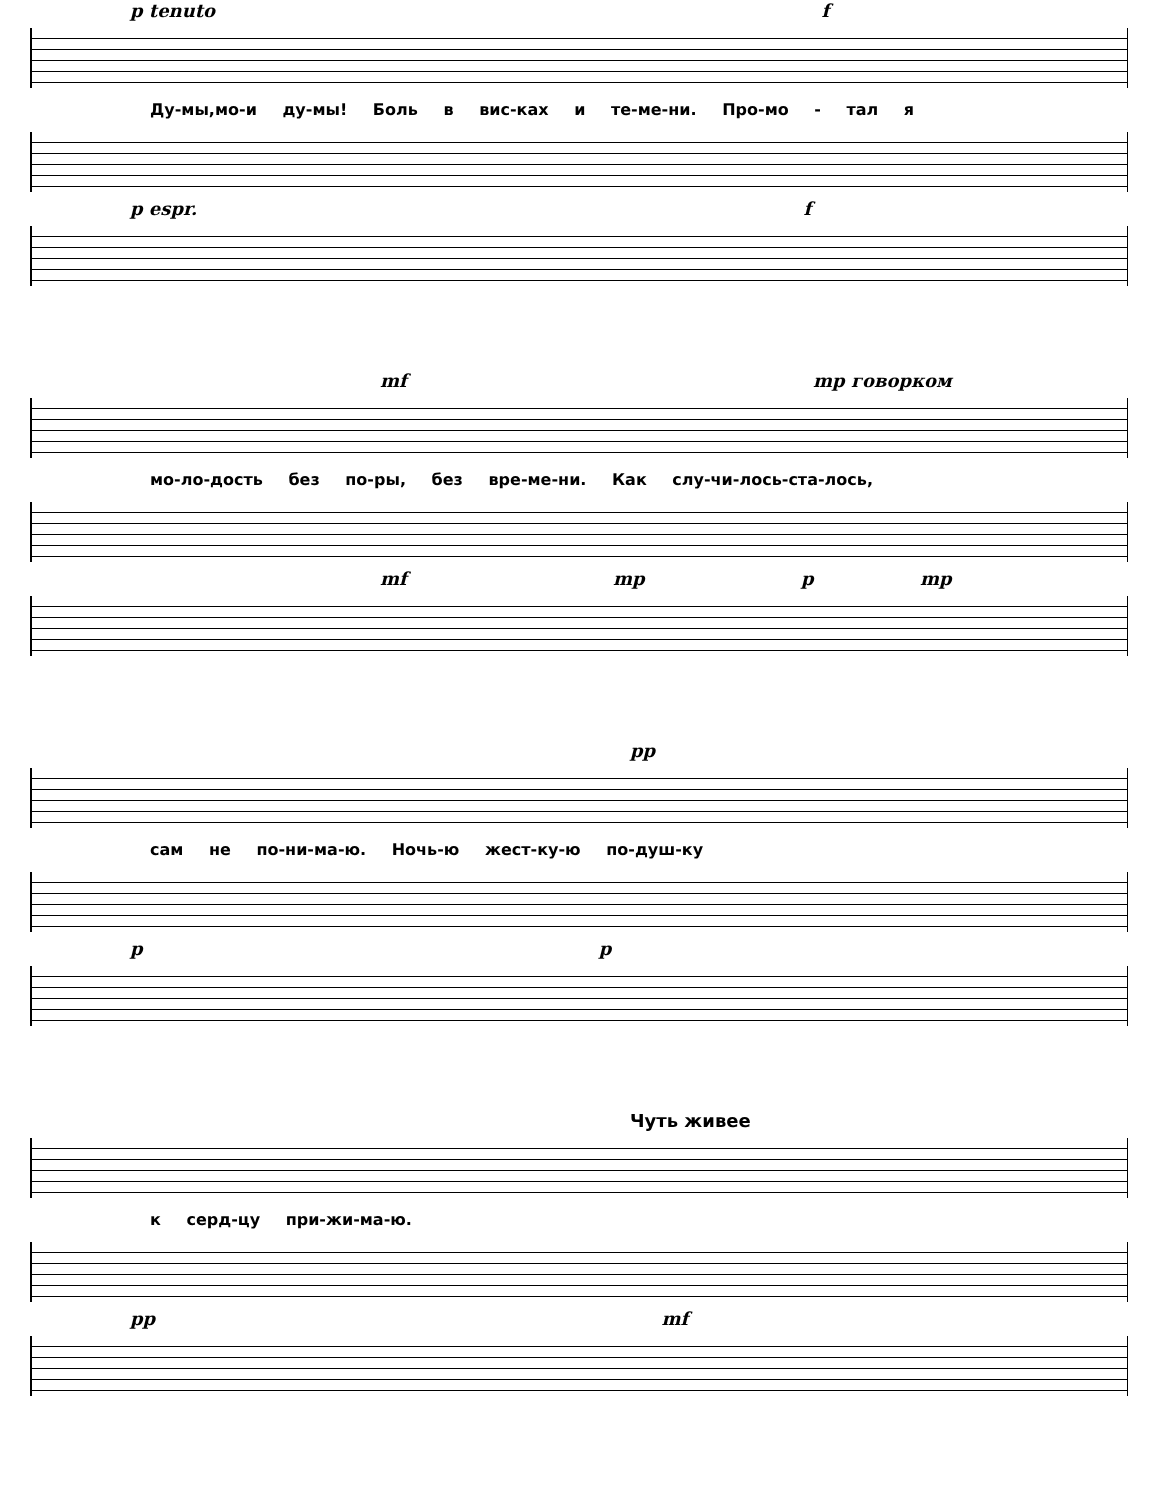p tenuto f
Ду-мы,мо-и ду-мы! Боль в вис-ках и те-ме-ни. Про-мо - тал я
p espr. f
mf mp говорком
мо-ло-дость без по-ры, без вре-ме-ни. Как слу-чи-лось-ста-лось,
mf mp p mp
pp
сам не по-ни-ма-ю. Ночь-ю жест-ку-ю по-душ-ку
p p
Чуть живее
к серд-цу при-жи-ма-ю.
pp mf